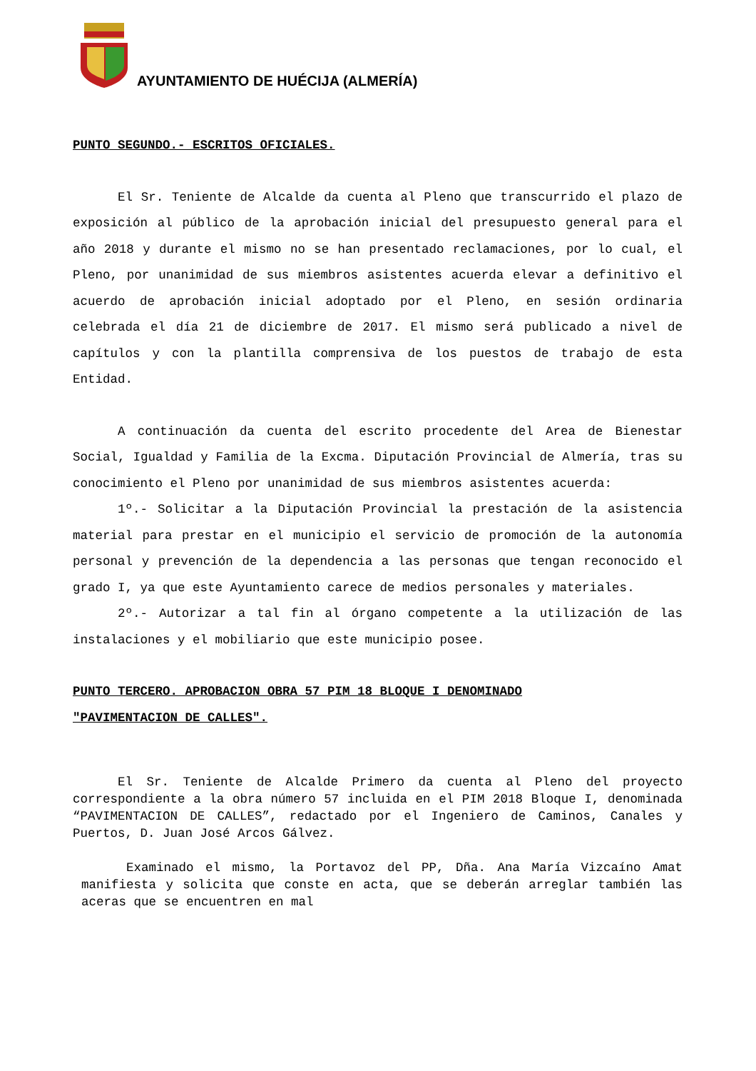AYUNTAMIENTO DE HUÉCIJA (ALMERÍA)
PUNTO SEGUNDO.- ESCRITOS OFICIALES.
El Sr. Teniente de Alcalde da cuenta al Pleno que transcurrido el plazo de exposición al público de la aprobación inicial del presupuesto general para el año 2018 y durante el mismo no se han presentado reclamaciones, por lo cual, el Pleno, por unanimidad de sus miembros asistentes acuerda elevar a definitivo el acuerdo de aprobación inicial adoptado por el Pleno, en sesión ordinaria celebrada el día 21 de diciembre de 2017. El mismo será publicado a nivel de capítulos y con la plantilla comprensiva de los puestos de trabajo de esta Entidad.
A continuación da cuenta del escrito procedente del Area de Bienestar Social, Igualdad y Familia de la Excma. Diputación Provincial de Almería, tras su conocimiento el Pleno por unanimidad de sus miembros asistentes acuerda:
1º.- Solicitar a la Diputación Provincial la prestación de la asistencia material para prestar en el municipio el servicio de promoción de la autonomía personal y prevención de la dependencia a las personas que tengan reconocido el grado I, ya que este Ayuntamiento carece de medios personales y materiales.
2º.- Autorizar a tal fin al órgano competente a la utilización de las instalaciones y el mobiliario que este municipio posee.
PUNTO TERCERO. APROBACION OBRA 57 PIM 18 BLOQUE I DENOMINADO
"PAVIMENTACION DE CALLES".
El Sr. Teniente de Alcalde Primero da cuenta al Pleno del proyecto correspondiente a la obra número 57 incluida en el PIM 2018 Bloque I, denominada “PAVIMENTACION DE CALLES”, redactado por el Ingeniero de Caminos, Canales y Puertos, D. Juan José Arcos Gálvez.
Examinado el mismo, la Portavoz del PP, Dña. Ana María Vizcaíno Amat manifiesta y solicita que conste en acta, que se deberán arreglar también las aceras que se encuentren en mal